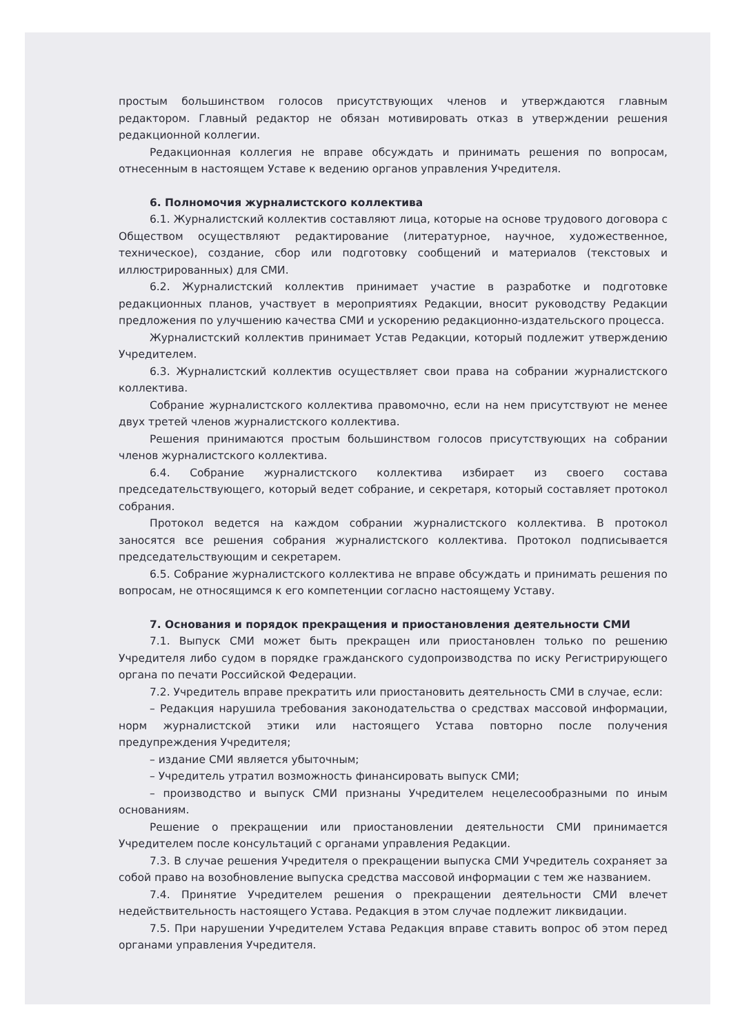простым большинством голосов присутствующих членов и утверждаются главным редактором. Главный редактор не обязан мотивировать отказ в утверждении решения редакционной коллегии.
Редакционная коллегия не вправе обсуждать и принимать решения по вопросам, отнесенным в настоящем Уставе к ведению органов управления Учредителя.
6. Полномочия журналистского коллектива
6.1. Журналистский коллектив составляют лица, которые на основе трудового договора с Обществом осуществляют редактирование (литературное, научное, художественное, техническое), создание, сбор или подготовку сообщений и материалов (текстовых и иллюстрированных) для СМИ.
6.2. Журналистский коллектив принимает участие в разработке и подготовке редакционных планов, участвует в мероприятиях Редакции, вносит руководству Редакции предложения по улучшению качества СМИ и ускорению редакционно-издательского процесса.
Журналистский коллектив принимает Устав Редакции, который подлежит утверждению Учредителем.
6.3. Журналистский коллектив осуществляет свои права на собрании журналистского коллектива.
Собрание журналистского коллектива правомочно, если на нем присутствуют не менее двух третей членов журналистского коллектива.
Решения принимаются простым большинством голосов присутствующих на собрании членов журналистского коллектива.
6.4. Собрание журналистского коллектива избирает из своего состава председательствующего, который ведет собрание, и секретаря, который составляет протокол собрания.
Протокол ведется на каждом собрании журналистского коллектива. В протокол заносятся все решения собрания журналистского коллектива. Протокол подписывается председательствующим и секретарем.
6.5. Собрание журналистского коллектива не вправе обсуждать и принимать решения по вопросам, не относящимся к его компетенции согласно настоящему Уставу.
7. Основания и порядок прекращения и приостановления деятельности СМИ
7.1. Выпуск СМИ может быть прекращен или приостановлен только по решению Учредителя либо судом в порядке гражданского судопроизводства по иску Регистрирующего органа по печати Российской Федерации.
7.2. Учредитель вправе прекратить или приостановить деятельность СМИ в случае, если:
– Редакция нарушила требования законодательства о средствах массовой информации, норм журналистской этики или настоящего Устава повторно после получения предупреждения Учредителя;
– издание СМИ является убыточным;
– Учредитель утратил возможность финансировать выпуск СМИ;
– производство и выпуск СМИ признаны Учредителем нецелесообразными по иным основаниям.
Решение о прекращении или приостановлении деятельности СМИ принимается Учредителем после консультаций с органами управления Редакции.
7.3. В случае решения Учредителя о прекращении выпуска СМИ Учредитель сохраняет за собой право на возобновление выпуска средства массовой информации с тем же названием.
7.4. Принятие Учредителем решения о прекращении деятельности СМИ влечет недействительность настоящего Устава. Редакция в этом случае подлежит ликвидации.
7.5. При нарушении Учредителем Устава Редакция вправе ставить вопрос об этом перед органами управления Учредителя.